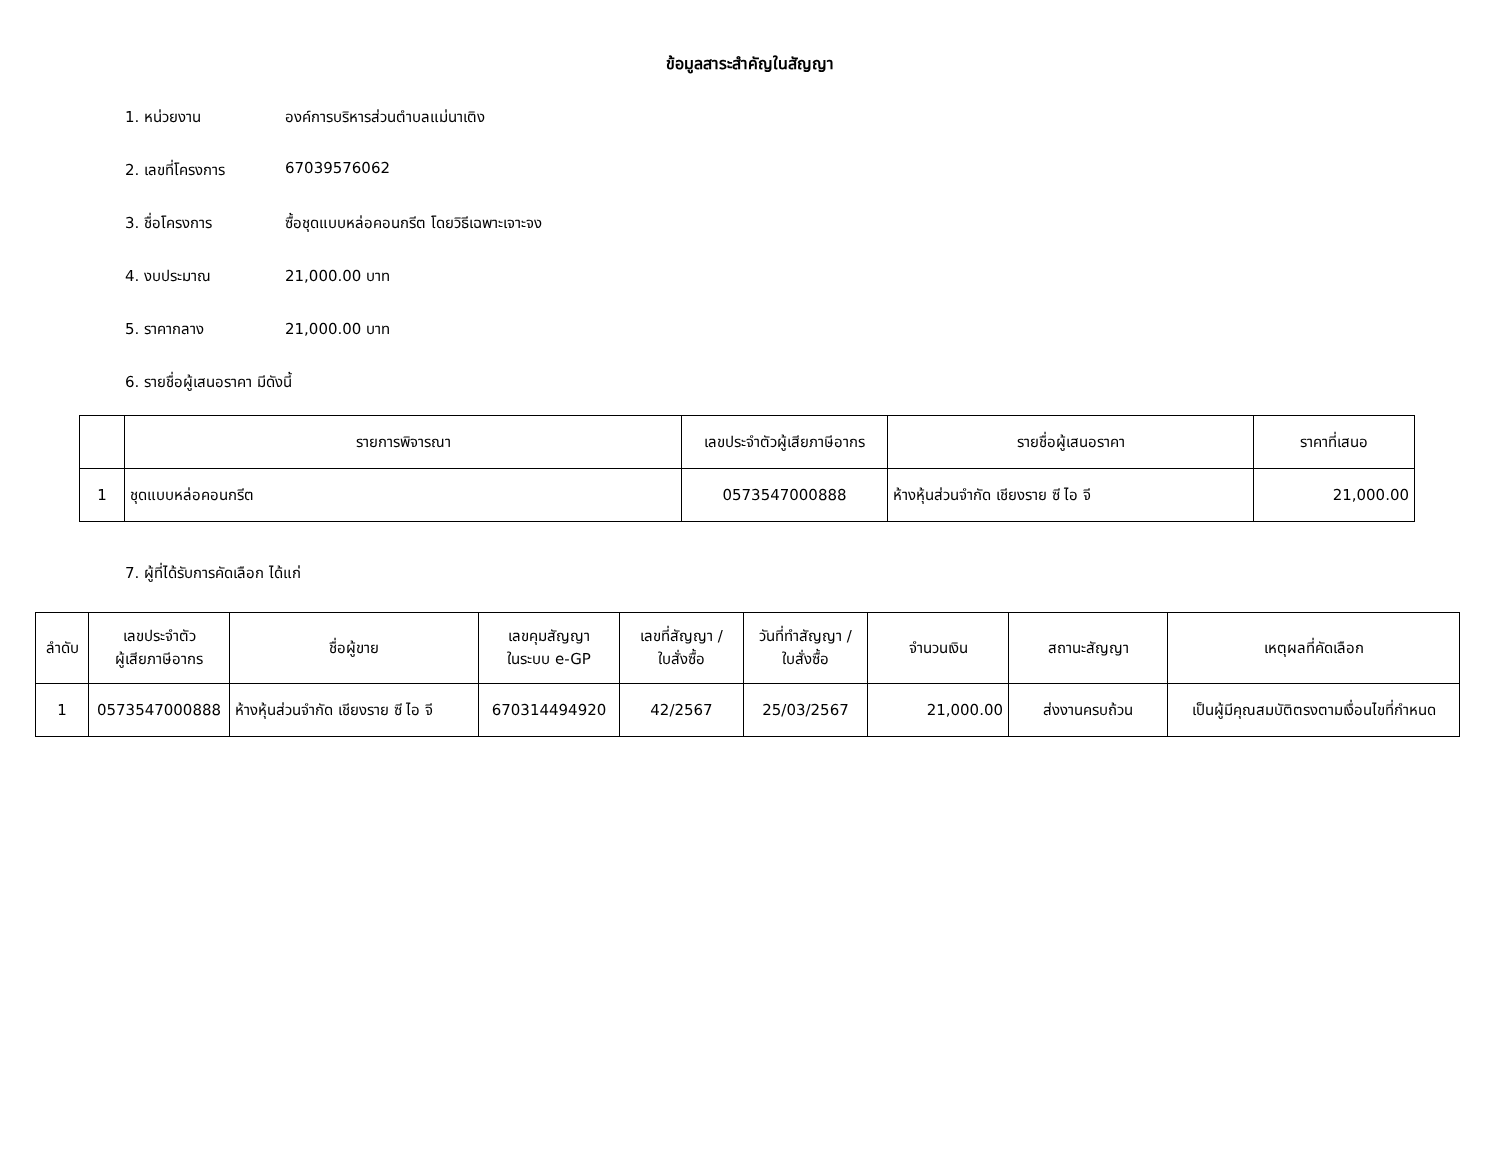ข้อมูลสาระสำคัญในสัญญา
1. หน่วยงาน องค์การบริหารส่วนตำบลแม่นาเติง
2. เลขที่โครงการ 67039576062
3. ชื่อโครงการ ซื้อชุดแบบหล่อคอนกรีต โดยวิธีเฉพาะเจาะจง
4. งบประมาณ 21,000.00 บาท
5. ราคากลาง 21,000.00 บาท
6. รายชื่อผู้เสนอราคา มีดังนี้
| | รายการพิจารณา | เลขประจำตัวผู้เสียภาษีอากร | รายชื่อผู้เสนอราคา | ราคาที่เสนอ |
| --- | --- | --- | --- | --- |
| 1 | ชุดแบบหล่อคอนกรีต | 0573547000888 | ห้างหุ้นส่วนจำกัด เชียงราย ซี ไอ จี | 21,000.00 |
7. ผู้ที่ได้รับการคัดเลือก ได้แก่
| ลำดับ | เลขประจำตัว ผู้เสียภาษีอากร | ชื่อผู้ขาย | เลขคุมสัญญา ในระบบ e-GP | เลขที่สัญญา / ใบสั่งซื้อ | วันที่ทำสัญญา / ใบสั่งซื้อ | จำนวนเงิน | สถานะสัญญา | เหตุผลที่คัดเลือก |
| --- | --- | --- | --- | --- | --- | --- | --- | --- |
| 1 | 0573547000888 | ห้างหุ้นส่วนจำกัด เชียงราย ซี ไอ จี | 670314494920 | 42/2567 | 25/03/2567 | 21,000.00 | ส่งงานครบถ้วน | เป็นผู้มีคุณสมบัติตรงตามเงื่อนไขที่กำหนด |